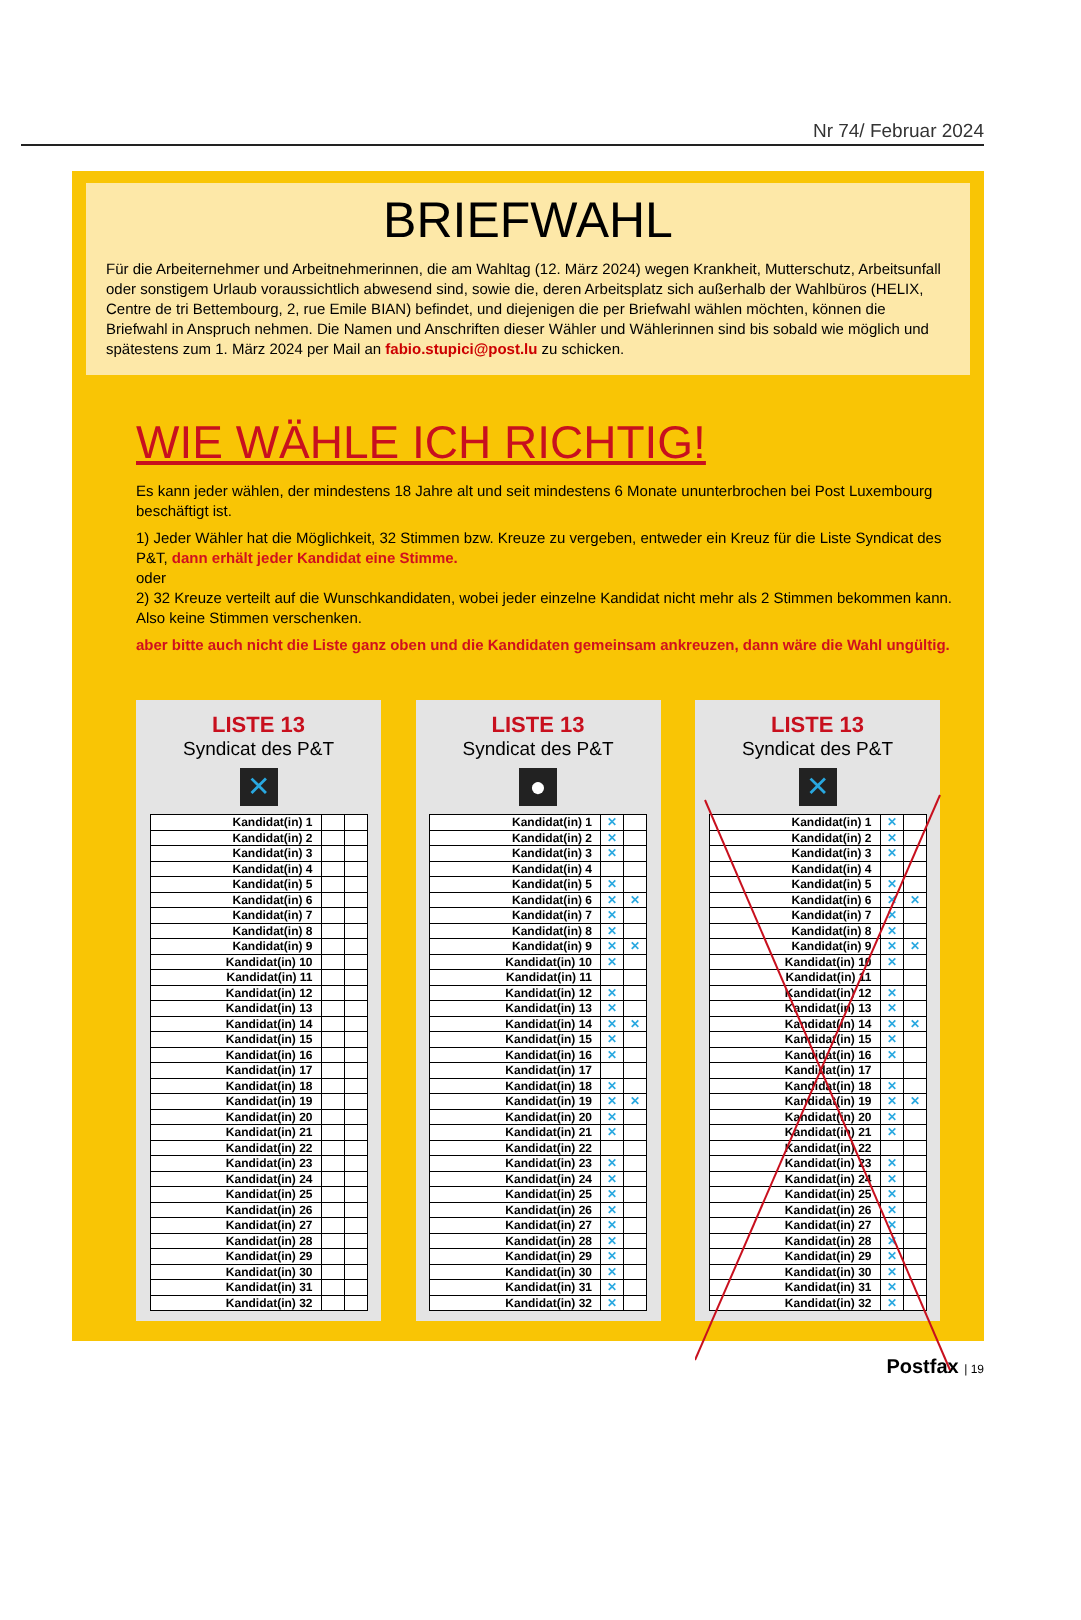Nr 74/ Februar 2024
BRIEFWAHL
Für die Arbeiternehmer und Arbeitnehmerinnen, die am Wahltag (12. März 2024) wegen Krankheit, Mutterschutz, Arbeitsunfall oder sonstigem Urlaub voraussichtlich abwesend sind, sowie die, deren Arbeitsplatz sich außerhalb der Wahlbüros (HELIX, Centre de tri Bettembourg, 2, rue Emile BIAN) befindet, und diejenigen die per Briefwahl wählen möchten, können die Briefwahl in Anspruch nehmen. Die Namen und Anschriften dieser Wähler und Wählerinnen sind bis sobald wie möglich und spätestens zum 1. März 2024 per Mail an fabio.stupici@post.lu zu schicken.
WIE WÄHLE ICH RICHTIG!
Es kann jeder wählen, der mindestens 18 Jahre alt und seit mindestens 6 Monate ununterbrochen bei Post Luxembourg beschäftigt ist.
1) Jeder Wähler hat die Möglichkeit, 32 Stimmen bzw. Kreuze zu vergeben, entweder ein Kreuz für die Liste Syndicat des P&T, dann erhält jeder Kandidat eine Stimme.
oder
2) 32 Kreuze verteilt auf die Wunschkandidaten, wobei jeder einzelne Kandidat nicht mehr als 2 Stimmen bekommen kann. Also keine Stimmen verschenken.
aber bitte auch nicht die Liste ganz oben und die Kandidaten gemeinsam ankreuzen, dann wäre die Wahl ungültig.
LISTE 13
Syndicat des P&T
✕
| Kandidat(in) 1 | | |
| Kandidat(in) 2 | | |
| Kandidat(in) 3 | | |
| Kandidat(in) 4 | | |
| Kandidat(in) 5 | | |
| Kandidat(in) 6 | | |
| Kandidat(in) 7 | | |
| Kandidat(in) 8 | | |
| Kandidat(in) 9 | | |
| Kandidat(in) 10 | | |
| Kandidat(in) 11 | | |
| Kandidat(in) 12 | | |
| Kandidat(in) 13 | | |
| Kandidat(in) 14 | | |
| Kandidat(in) 15 | | |
| Kandidat(in) 16 | | |
| Kandidat(in) 17 | | |
| Kandidat(in) 18 | | |
| Kandidat(in) 19 | | |
| Kandidat(in) 20 | | |
| Kandidat(in) 21 | | |
| Kandidat(in) 22 | | |
| Kandidat(in) 23 | | |
| Kandidat(in) 24 | | |
| Kandidat(in) 25 | | |
| Kandidat(in) 26 | | |
| Kandidat(in) 27 | | |
| Kandidat(in) 28 | | |
| Kandidat(in) 29 | | |
| Kandidat(in) 30 | | |
| Kandidat(in) 31 | | |
| Kandidat(in) 32 | | |
LISTE 13
Syndicat des P&T
●
| Kandidat(in) 1 | ✕ | |
| Kandidat(in) 2 | ✕ | |
| Kandidat(in) 3 | ✕ | |
| Kandidat(in) 4 | | |
| Kandidat(in) 5 | ✕ | |
| Kandidat(in) 6 | ✕ | ✕ |
| Kandidat(in) 7 | ✕ | |
| Kandidat(in) 8 | ✕ | |
| Kandidat(in) 9 | ✕ | ✕ |
| Kandidat(in) 10 | ✕ | |
| Kandidat(in) 11 | | |
| Kandidat(in) 12 | ✕ | |
| Kandidat(in) 13 | ✕ | |
| Kandidat(in) 14 | ✕ | ✕ |
| Kandidat(in) 15 | ✕ | |
| Kandidat(in) 16 | ✕ | |
| Kandidat(in) 17 | | |
| Kandidat(in) 18 | ✕ | |
| Kandidat(in) 19 | ✕ | ✕ |
| Kandidat(in) 20 | ✕ | |
| Kandidat(in) 21 | ✕ | |
| Kandidat(in) 22 | | |
| Kandidat(in) 23 | ✕ | |
| Kandidat(in) 24 | ✕ | |
| Kandidat(in) 25 | ✕ | |
| Kandidat(in) 26 | ✕ | |
| Kandidat(in) 27 | ✕ | |
| Kandidat(in) 28 | ✕ | |
| Kandidat(in) 29 | ✕ | |
| Kandidat(in) 30 | ✕ | |
| Kandidat(in) 31 | ✕ | |
| Kandidat(in) 32 | ✕ | |
LISTE 13
Syndicat des P&T
✕
| Kandidat(in) 1 | ✕ | |
| Kandidat(in) 2 | ✕ | |
| Kandidat(in) 3 | ✕ | |
| Kandidat(in) 4 | | |
| Kandidat(in) 5 | ✕ | |
| Kandidat(in) 6 | ✕ | ✕ |
| Kandidat(in) 7 | ✕ | |
| Kandidat(in) 8 | ✕ | |
| Kandidat(in) 9 | ✕ | ✕ |
| Kandidat(in) 10 | ✕ | |
| Kandidat(in) 11 | | |
| Kandidat(in) 12 | ✕ | |
| Kandidat(in) 13 | ✕ | |
| Kandidat(in) 14 | ✕ | ✕ |
| Kandidat(in) 15 | ✕ | |
| Kandidat(in) 16 | ✕ | |
| Kandidat(in) 17 | | |
| Kandidat(in) 18 | ✕ | |
| Kandidat(in) 19 | ✕ | ✕ |
| Kandidat(in) 20 | ✕ | |
| Kandidat(in) 21 | ✕ | |
| Kandidat(in) 22 | | |
| Kandidat(in) 23 | ✕ | |
| Kandidat(in) 24 | ✕ | |
| Kandidat(in) 25 | ✕ | |
| Kandidat(in) 26 | ✕ | |
| Kandidat(in) 27 | ✕ | |
| Kandidat(in) 28 | ✕ | |
| Kandidat(in) 29 | ✕ | |
| Kandidat(in) 30 | ✕ | |
| Kandidat(in) 31 | ✕ | |
| Kandidat(in) 32 | ✕ | |
Postfax | 19